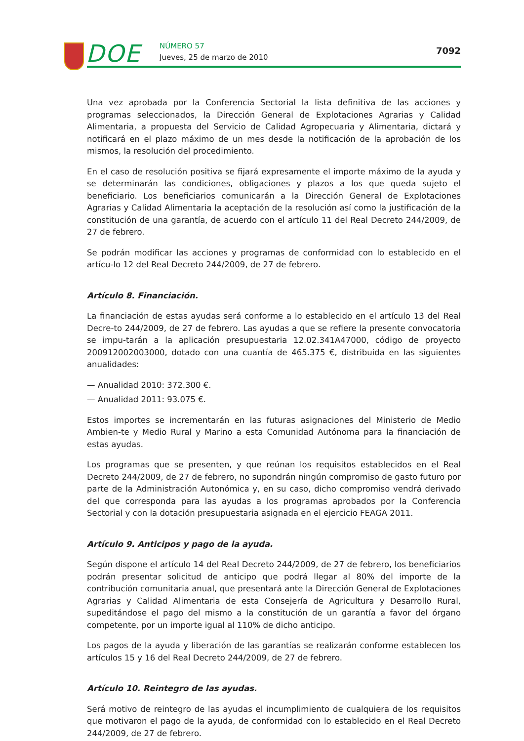DOE NÚMERO 57
Jueves, 25 de marzo de 2010
7092
Una vez aprobada por la Conferencia Sectorial la lista definitiva de las acciones y programas seleccionados, la Dirección General de Explotaciones Agrarias y Calidad Alimentaria, a propuesta del Servicio de Calidad Agropecuaria y Alimentaria, dictará y notificará en el plazo máximo de un mes desde la notificación de la aprobación de los mismos, la resolución del procedimiento.
En el caso de resolución positiva se fijará expresamente el importe máximo de la ayuda y se determinarán las condiciones, obligaciones y plazos a los que queda sujeto el beneficiario. Los beneficiarios comunicarán a la Dirección General de Explotaciones Agrarias y Calidad Alimentaria la aceptación de la resolución así como la justificación de la constitución de una garantía, de acuerdo con el artículo 11 del Real Decreto 244/2009, de 27 de febrero.
Se podrán modificar las acciones y programas de conformidad con lo establecido en el artícu-lo 12 del Real Decreto 244/2009, de 27 de febrero.
Artículo 8. Financiación.
La financiación de estas ayudas será conforme a lo establecido en el artículo 13 del Real Decre-to 244/2009, de 27 de febrero. Las ayudas a que se refiere la presente convocatoria se impu-tarán a la aplicación presupuestaria 12.02.341A47000, código de proyecto 200912002003000, dotado con una cuantía de 465.375 €, distribuida en las siguientes anualidades:
— Anualidad 2010: 372.300 €.
— Anualidad 2011: 93.075 €.
Estos importes se incrementarán en las futuras asignaciones del Ministerio de Medio Ambien-te y Medio Rural y Marino a esta Comunidad Autónoma para la financiación de estas ayudas.
Los programas que se presenten, y que reúnan los requisitos establecidos en el Real Decreto 244/2009, de 27 de febrero, no supondrán ningún compromiso de gasto futuro por parte de la Administración Autonómica y, en su caso, dicho compromiso vendrá derivado del que corresponda para las ayudas a los programas aprobados por la Conferencia Sectorial y con la dotación presupuestaria asignada en el ejercicio FEAGA 2011.
Artículo 9. Anticipos y pago de la ayuda.
Según dispone el artículo 14 del Real Decreto 244/2009, de 27 de febrero, los beneficiarios podrán presentar solicitud de anticipo que podrá llegar al 80% del importe de la contribución comunitaria anual, que presentará ante la Dirección General de Explotaciones Agrarias y Calidad Alimentaria de esta Consejería de Agricultura y Desarrollo Rural, supeditándose el pago del mismo a la constitución de un garantía a favor del órgano competente, por un importe igual al 110% de dicho anticipo.
Los pagos de la ayuda y liberación de las garantías se realizarán conforme establecen los artículos 15 y 16 del Real Decreto 244/2009, de 27 de febrero.
Artículo 10. Reintegro de las ayudas.
Será motivo de reintegro de las ayudas el incumplimiento de cualquiera de los requisitos que motivaron el pago de la ayuda, de conformidad con lo establecido en el Real Decreto 244/2009, de 27 de febrero.